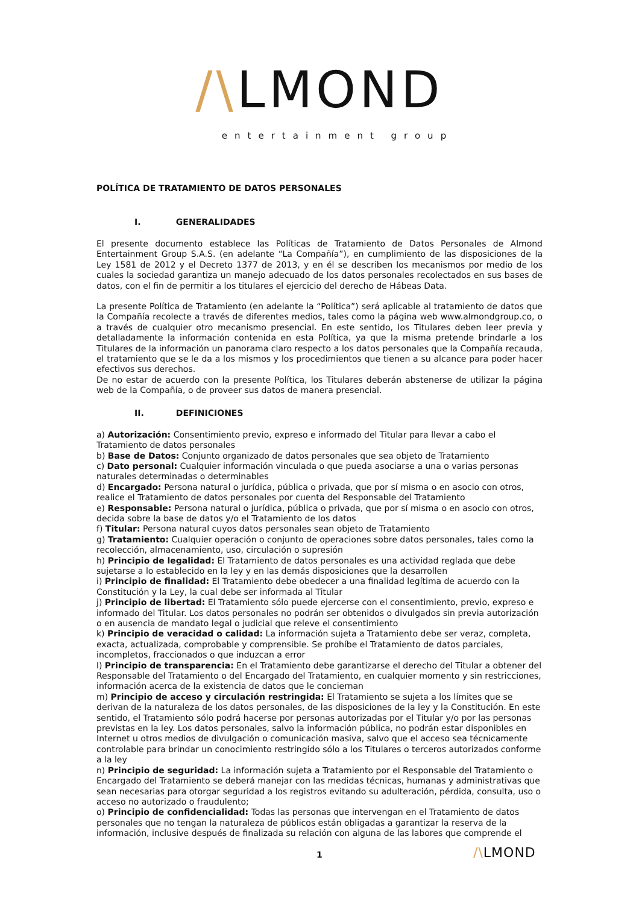/\LMOND
entertainment group
POLÍTICA DE TRATAMIENTO DE DATOS PERSONALES
I. GENERALIDADES
El presente documento establece las Políticas de Tratamiento de Datos Personales de Almond Entertainment Group S.A.S. (en adelante “La Compañía”), en cumplimiento de las disposiciones de la Ley 1581 de 2012 y el Decreto 1377 de 2013, y en él se describen los mecanismos por medio de los cuales la sociedad garantiza un manejo adecuado de los datos personales recolectados en sus bases de datos, con el fin de permitir a los titulares el ejercicio del derecho de Hábeas Data.
La presente Política de Tratamiento (en adelante la “Política”) será aplicable al tratamiento de datos que la Compañía recolecte a través de diferentes medios, tales como la página web www.almondgroup.co, o a través de cualquier otro mecanismo presencial. En este sentido, los Titulares deben leer previa y detalladamente la información contenida en esta Política, ya que la misma pretende brindarle a los Titulares de la información un panorama claro respecto a los datos personales que la Compañía recauda, el tratamiento que se le da a los mismos y los procedimientos que tienen a su alcance para poder hacer efectivos sus derechos.
De no estar de acuerdo con la presente Política, los Titulares deberán abstenerse de utilizar la página web de la Compañía, o de proveer sus datos de manera presencial.
II. DEFINICIONES
a) Autorización: Consentimiento previo, expreso e informado del Titular para llevar a cabo el Tratamiento de datos personales
b) Base de Datos: Conjunto organizado de datos personales que sea objeto de Tratamiento
c) Dato personal: Cualquier información vinculada o que pueda asociarse a una o varias personas naturales determinadas o determinables
d) Encargado: Persona natural o jurídica, pública o privada, que por sí misma o en asocio con otros, realice el Tratamiento de datos personales por cuenta del Responsable del Tratamiento
e) Responsable: Persona natural o jurídica, pública o privada, que por sí misma o en asocio con otros, decida sobre la base de datos y/o el Tratamiento de los datos
f) Titular: Persona natural cuyos datos personales sean objeto de Tratamiento
g) Tratamiento: Cualquier operación o conjunto de operaciones sobre datos personales, tales como la recolección, almacenamiento, uso, circulación o supresión
h) Principio de legalidad: El Tratamiento de datos personales es una actividad reglada que debe sujetarse a lo establecido en la ley y en las demás disposiciones que la desarrollen
i) Principio de finalidad: El Tratamiento debe obedecer a una finalidad legítima de acuerdo con la Constitución y la Ley, la cual debe ser informada al Titular
j) Principio de libertad: El Tratamiento sólo puede ejercerse con el consentimiento, previo, expreso e informado del Titular. Los datos personales no podrán ser obtenidos o divulgados sin previa autorización o en ausencia de mandato legal o judicial que releve el consentimiento
k) Principio de veracidad o calidad: La información sujeta a Tratamiento debe ser veraz, completa, exacta, actualizada, comprobable y comprensible. Se prohíbe el Tratamiento de datos parciales, incompletos, fraccionados o que induzcan a error
l) Principio de transparencia: En el Tratamiento debe garantizarse el derecho del Titular a obtener del Responsable del Tratamiento o del Encargado del Tratamiento, en cualquier momento y sin restricciones, información acerca de la existencia de datos que le conciernan
m) Principio de acceso y circulación restringida: El Tratamiento se sujeta a los límites que se derivan de la naturaleza de los datos personales, de las disposiciones de la ley y la Constitución. En este sentido, el Tratamiento sólo podrá hacerse por personas autorizadas por el Titular y/o por las personas previstas en la ley. Los datos personales, salvo la información pública, no podrán estar disponibles en Internet u otros medios de divulgación o comunicación masiva, salvo que el acceso sea técnicamente controlable para brindar un conocimiento restringido sólo a los Titulares o terceros autorizados conforme a la ley
n) Principio de seguridad: La información sujeta a Tratamiento por el Responsable del Tratamiento o Encargado del Tratamiento se deberá manejar con las medidas técnicas, humanas y administrativas que sean necesarias para otorgar seguridad a los registros evitando su adulteración, pérdida, consulta, uso o acceso no autorizado o fraudulento;
o) Principio de confidencialidad: Todas las personas que intervengan en el Tratamiento de datos personales que no tengan la naturaleza de públicos están obligadas a garantizar la reserva de la información, inclusive después de finalizada su relación con alguna de las labores que comprende el
1 /\LMOND